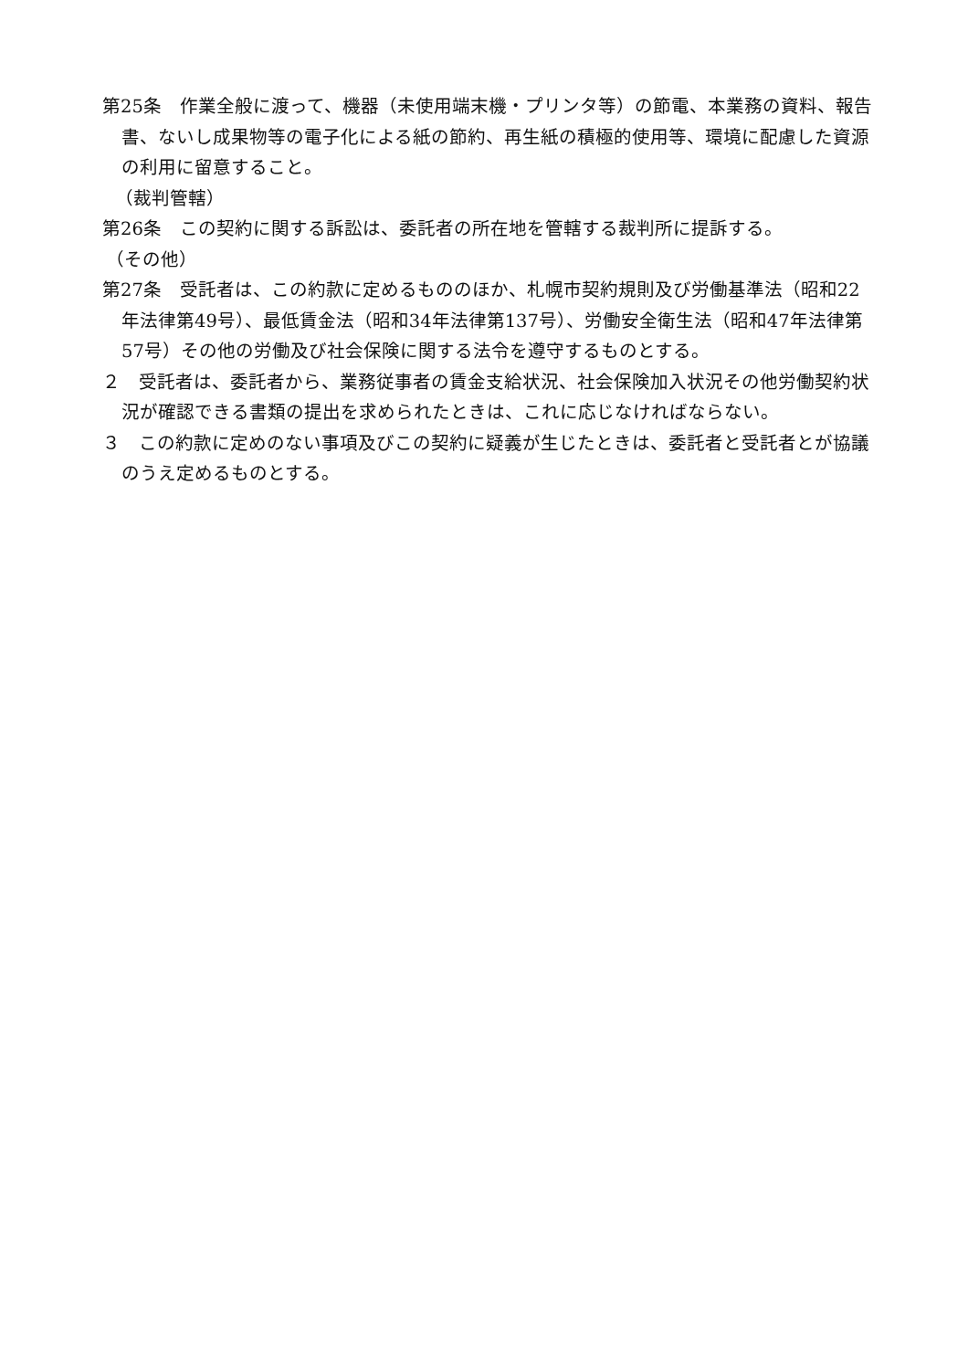第25条　作業全般に渡って、機器（未使用端末機・プリンタ等）の節電、本業務の資料、報告書、ないし成果物等の電子化による紙の節約、再生紙の積極的使用等、環境に配慮した資源の利用に留意すること。
（裁判管轄）
第26条　この契約に関する訴訟は、委託者の所在地を管轄する裁判所に提訴する。
（その他）
第27条　受託者は、この約款に定めるもののほか、札幌市契約規則及び労働基準法（昭和22年法律第49号）、最低賃金法（昭和34年法律第137号）、労働安全衛生法（昭和47年法律第57号）その他の労働及び社会保険に関する法令を遵守するものとする。
２　受託者は、委託者から、業務従事者の賃金支給状況、社会保険加入状況その他労働契約状況が確認できる書類の提出を求められたときは、これに応じなければならない。
３　この約款に定めのない事項及びこの契約に疑義が生じたときは、委託者と受託者とが協議のうえ定めるものとする。